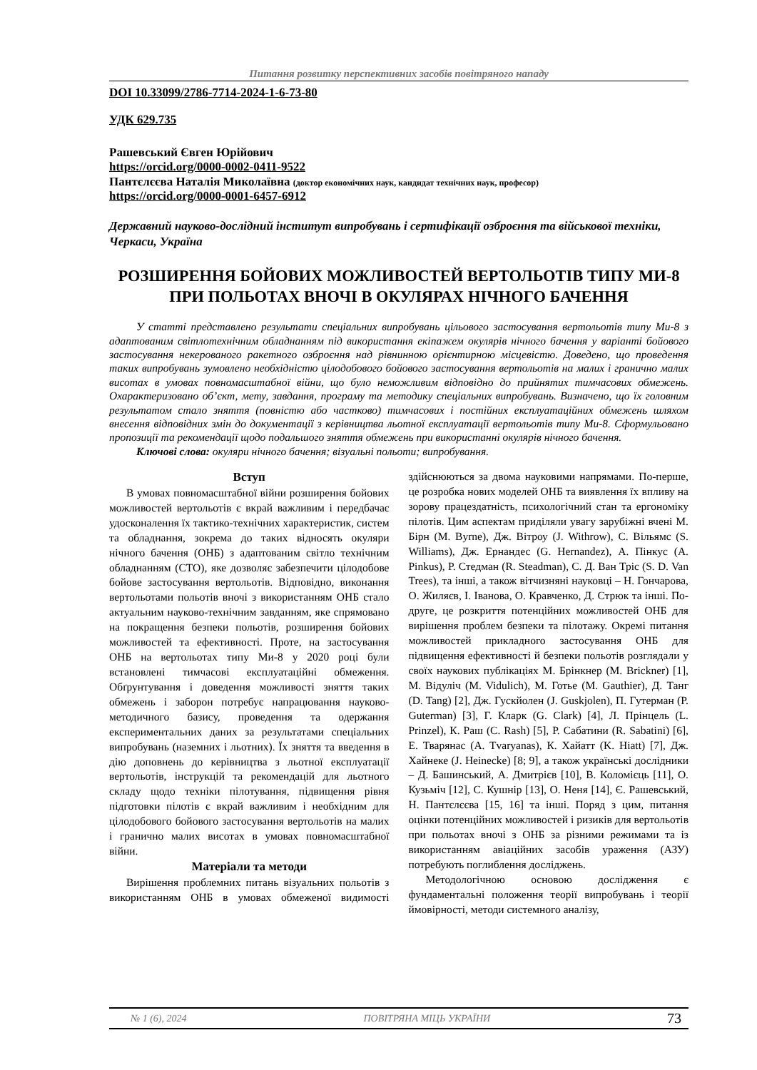Питання розвитку перспективних засобів повітряного нападу
DOI 10.33099/2786-7714-2024-1-6-73-80
УДК 629.735
Рашевський Євген Юрійович
https://orcid.org/0000-0002-0411-9522
Пантєлєєва Наталія Миколаївна (доктор економічних наук, кандидат технічних наук, професор)
https://orcid.org/0000-0001-6457-6912
Державний науково-дослідний інститут випробувань і сертифікації озброєння та військової техніки, Черкаси, Україна
РОЗШИРЕННЯ БОЙОВИХ МОЖЛИВОСТЕЙ ВЕРТОЛЬОТІВ ТИПУ МИ-8 ПРИ ПОЛЬОТАХ ВНОЧІ В ОКУЛЯРАХ НІЧНОГО БАЧЕННЯ
У статті представлено результати спеціальних випробувань цільового застосування вертольотів типу Ми-8 з адаптованим світлотехнічним обладнанням під використання екіпажем окулярів нічного бачення у варіанті бойового застосування некерованого ракетного озброєння над рівнинною орієнтирною місцевістю. Доведено, що проведення таких випробувань зумовлено необхідністю цілодобового бойового застосування вертольотів на малих і гранично малих висотах в умовах повномасштабної війни, що було неможливим відповідно до прийнятих тимчасових обмежень. Охарактеризовано об’єкт, мету, завдання, програму та методику спеціальних випробувань. Визначено, що їх головним результатом стало зняття (повністю або частково) тимчасових і постійних експлуатаційних обмежень шляхом внесення відповідних змін до документації з керівництва льотної експлуатації вертольотів типу Ми-8. Сформульовано пропозиції та рекомендації щодо подальшого зняття обмежень при використанні окулярів нічного бачення.
Ключові слова: окуляри нічного бачення; візуальні польоти; випробування.
Вступ
В умовах повномасштабної війни розширення бойових можливостей вертольотів є вкрай важливим і передбачає удосконалення їх тактико-технічних характеристик, систем та обладнання, зокрема до таких відносять окуляри нічного бачення (ОНБ) з адаптованим світло технічним обладнанням (СТО), яке дозволяє забезпечити цілодобове бойове застосування вертольотів. Відповідно, виконання вертольотами польотів вночі з використанням ОНБ стало актуальним науково-технічним завданням, яке спрямовано на покращення безпеки польотів, розширення бойових можливостей та ефективності. Проте, на застосування ОНБ на вертольотах типу Ми-8 у 2020 році були встановлені тимчасові експлуатаційні обмеження. Обґрунтування і доведення можливості зняття таких обмежень і заборон потребує напрацювання науково-методичного базису, проведення та одержання експериментальних даних за результатами спеціальних випробувань (наземних і льотних). Їх зняття та введення в дію доповнень до керівництва з льотної експлуатації вертольотів, інструкцій та рекомендацій для льотного складу щодо техніки пілотування, підвищення рівня підготовки пілотів є вкрай важливим і необхідним для цілодобового бойового застосування вертольотів на малих і гранично малих висотах в умовах повномасштабної війни.
Матеріали та методи
Вирішення проблемних питань візуальних польотів з використанням ОНБ в умовах обмеженої видимості здійснюються за двома науковими напрямами. По-перше, це розробка нових моделей ОНБ та виявлення їх впливу на зорову працездатність, психологічний стан та ергономіку пілотів. Цим аспектам приділяли увагу зарубіжні вчені М. Бірн (M. Byrne), Дж. Вітроу (J. Withrow), С. Вільямс (S. Williams), Дж. Ернандес (G. Hernandez), А. Пінкус (A. Pinkus), Р. Стедман (R. Steadman), С. Д. Ван Тріс (S. D. Van Trees), та інші, а також вітчизняні науковці – Н. Гончарова, О. Жиляєв, І. Іванова, О. Кравченко, Д. Стрюк та інші. По-друге, це розкриття потенційних можливостей ОНБ для вирішення проблем безпеки та пілотажу. Окремі питання можливостей прикладного застосування ОНБ для підвищення ефективності й безпеки польотів розглядали у своїх наукових публікаціях М. Брінкнер (M. Brickner) [1], М. Відуліч (M. Vidulich), М. Готье (M. Gauthier), Д. Танг (D. Tang) [2], Дж. Гускйолен (J. Guskjolen), П. Гутерман (P. Guterman) [3], Г. Кларк (G. Clark) [4], Л. Прінцель (L. Prinzel), К. Раш (C. Rash) [5], Р. Сабатини (R. Sabatini) [6], Е. Тварянас (A. Tvaryanas), К. Хайатт (K. Hiatt) [7], Дж. Хайнеке (J. Heinecke) [8; 9], а також українські дослідники – Д. Башинський, А. Дмитрієв [10], В. Коломієць [11], О. Кузьміч [12], С. Кушнір [13], О. Неня [14], Є. Рашевський, Н. Пантєлєєва [15, 16] та інші. Поряд з цим, питання оцінки потенційних можливостей і ризиків для вертольотів при польотах вночі з ОНБ за різними режимами та із використанням авіаційних засобів ураження (АЗУ) потребують поглиблення досліджень.
Методологічною основою дослідження є фундаментальні положення теорії випробувань і теорії ймовірності, методи системного аналізу,
№ 1 (6), 2024 ПОВІТРЯНА МІЦЬ УКРАЇНИ 73